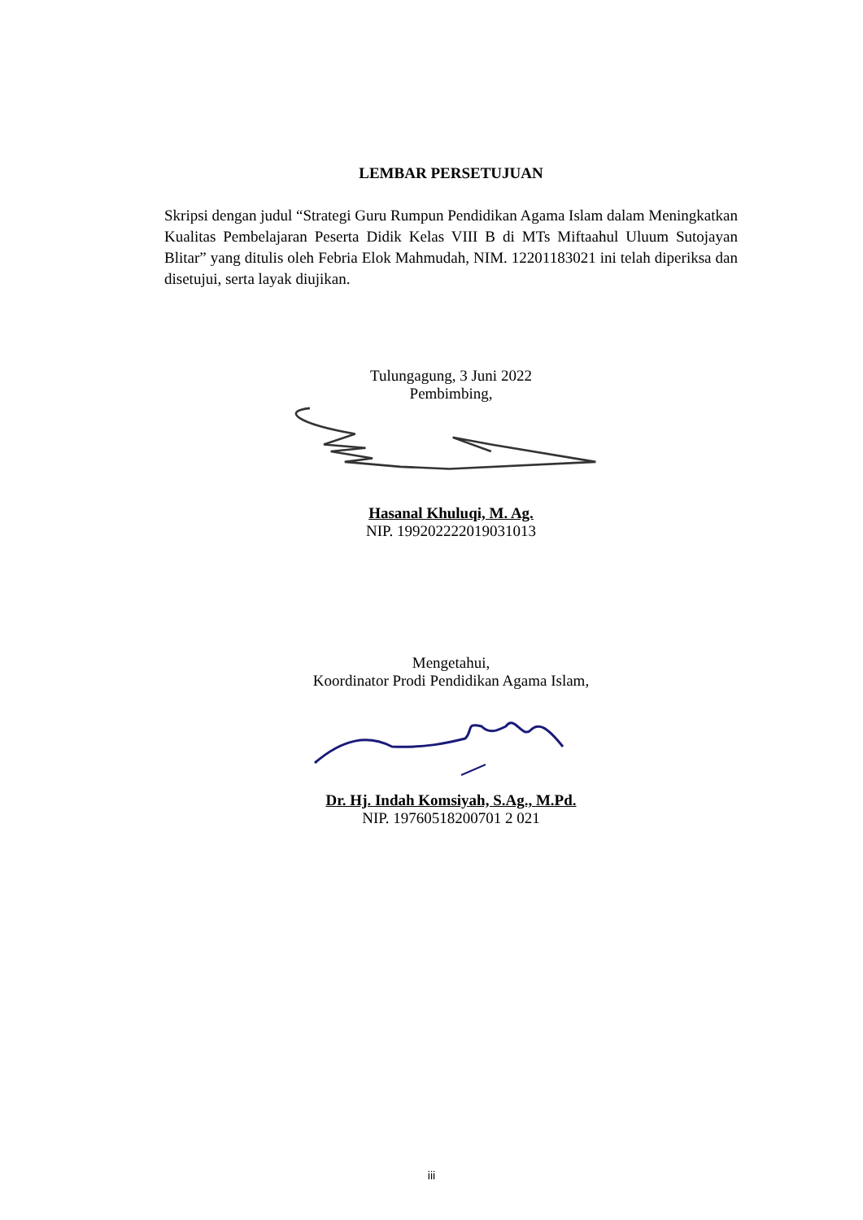LEMBAR PERSETUJUAN
Skripsi dengan judul “Strategi Guru Rumpun Pendidikan Agama Islam dalam Meningkatkan Kualitas Pembelajaran Peserta Didik Kelas VIII B di MTs Miftaahul Uluum Sutojayan Blitar” yang ditulis oleh Febria Elok Mahmudah, NIM. 12201183021 ini telah diperiksa dan disetujui, serta layak diujikan.
Tulungagung, 3 Juni 2022
Pembimbing,
Hasanal Khuluqi, M. Ag.
NIP. 199202222019031013
Mengetahui,
Koordinator Prodi Pendidikan Agama Islam,
Dr. Hj. Indah Komsiyah, S.Ag., M.Pd.
NIP. 19760518200701 2 021
iii